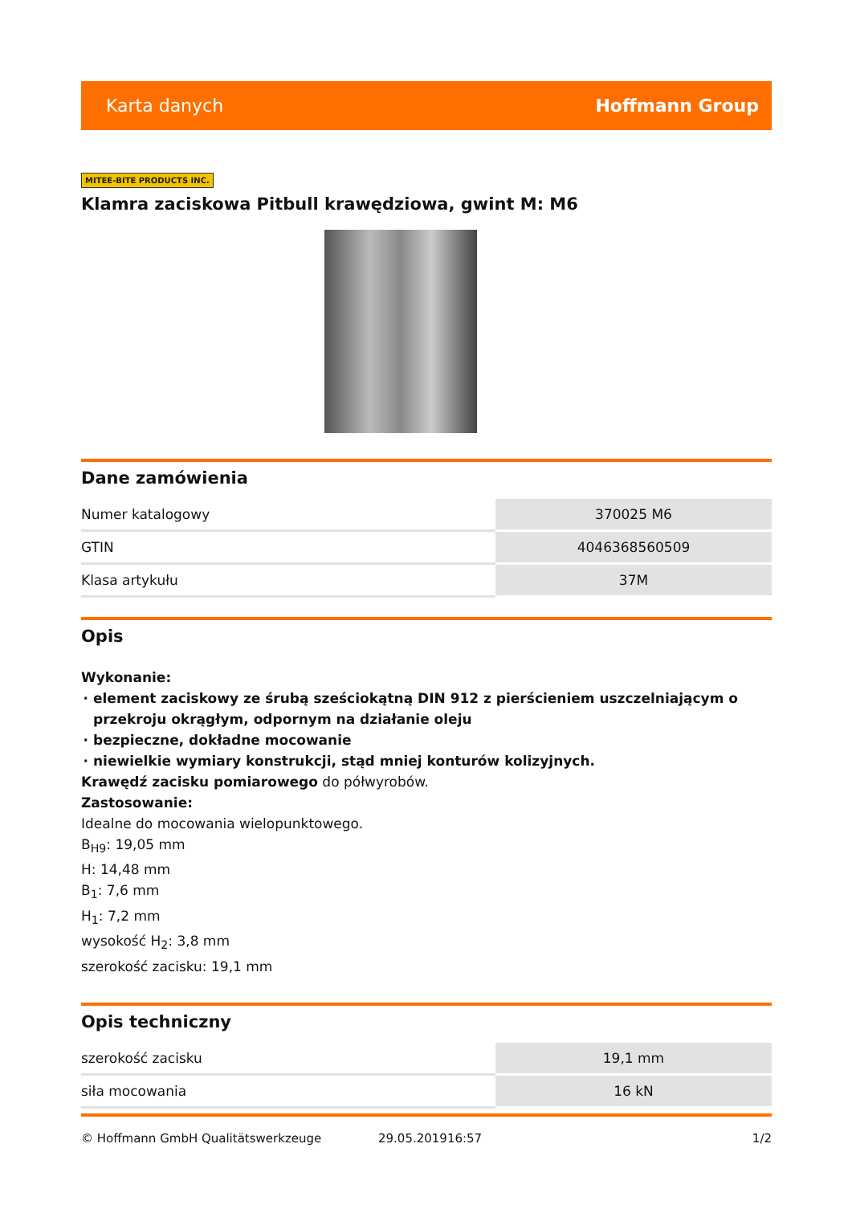Karta danych Hoffmann Group
MITEE-BITE PRODUCTS INC.
Klamra zaciskowa Pitbull krawędziowa, gwint M: M6
Dane zamówienia
| Numer katalogowy | 370025 M6 |
| GTIN | 4046368560509 |
| Klasa artykułu | 37M |
Opis
Wykonanie:
element zaciskowy ze śrubą sześciokątną DIN 912 z pierścieniem uszczelniającym o przekroju okrągłym, odpornym na działanie oleju
bezpieczne, dokładne mocowanie
niewielkie wymiary konstrukcji, stąd mniej konturów kolizyjnych.
Krawędź zacisku pomiarowego do półwyrobów.
Zastosowanie:
Idealne do mocowania wielopunktowego.
B<sub>H9</sub>: 19,05 mm
H: 14,48 mm
B<sub>1</sub>: 7,6 mm
H<sub>1</sub>: 7,2 mm
wysokość H<sub>2</sub>: 3,8 mm
szerokość zacisku: 19,1 mm
Opis techniczny
| szerokość zacisku | 19,1 mm |
| siła mocowania | 16 kN |
© Hoffmann GmbH Qualitätswerkzeuge 29.05.201916:57 1/2